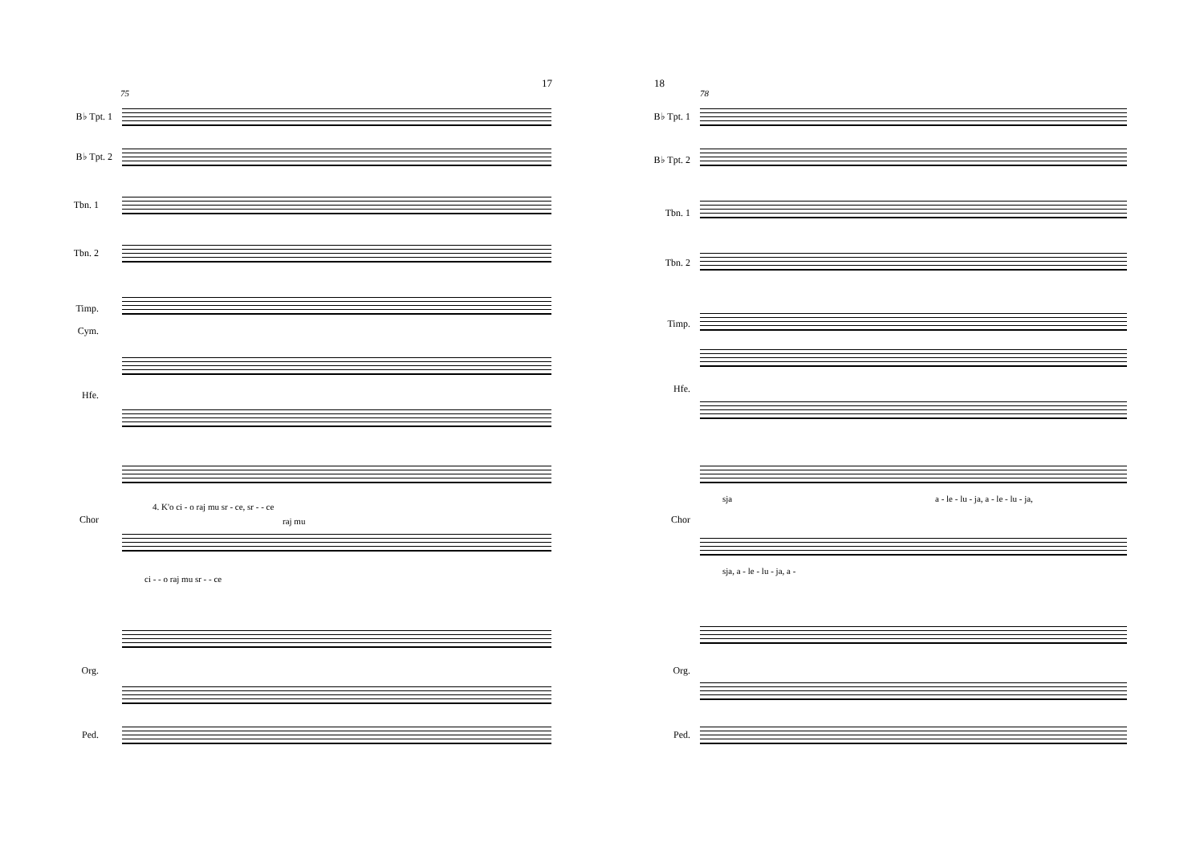17
75
B♭ Tpt. 1
B♭ Tpt. 2
Tbn. 1
Tbn. 2
Timp.
Cym.
Hfe.
Chor
Org.
Ped.
4. K'o ci - o raj mu sr - ce, sr - - ce
raj mu
ci - - o raj mu sr - - ce
18
78
B♭ Tpt. 1
B♭ Tpt. 2
Tbn. 1
Tbn. 2
Timp.
Hfe.
Chor
Org.
Ped.
sja
a - le - lu - ja, a - le - lu - ja,
sja, a - le - lu - ja, a -